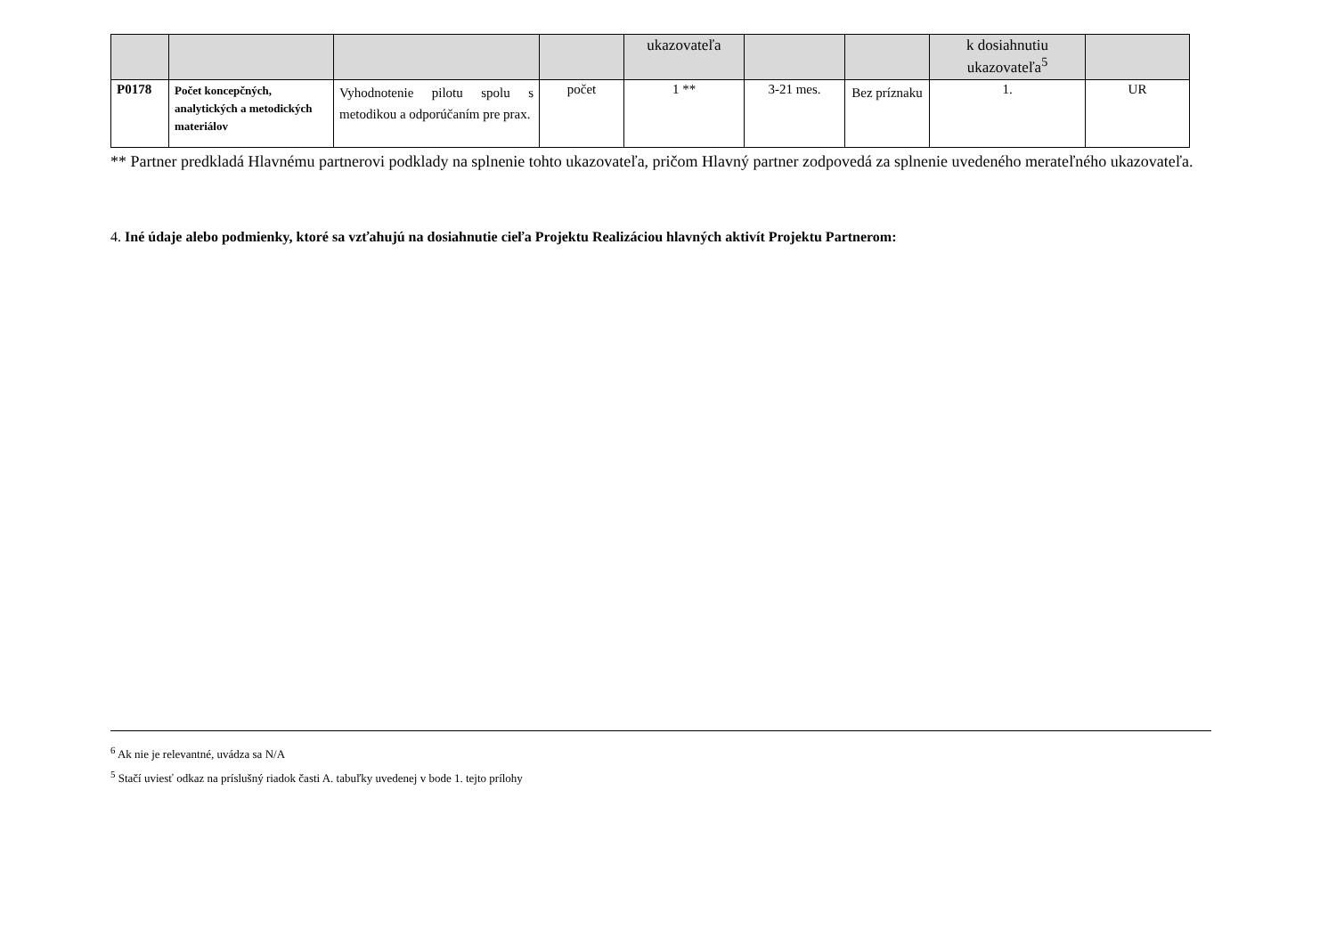| | | | | ukazovateľa | | | k dosiahnutiu ukazovateľa<sup>5</sup> | |
| --- | --- | --- | --- | --- | --- | --- | --- | --- |
| P0178 | Počet koncepčných, analytických a metodických materiálov | Vyhodnotenie pilotu spolu s metodikou a odporúčaním pre prax. | počet | 1 ** | 3-21 mes. | Bez príznaku | 1. | UR |
** Partner predkladá Hlavnému partnerovi podklady na splnenie tohto ukazovateľa, pričom Hlavný partner zodpovedá za splnenie uvedeného merateľného ukazovateľa.
4. Iné údaje alebo podmienky, ktoré sa vzťahujú na dosiahnutie cieľa Projektu Realizáciou hlavných aktivít Projektu Partnerom:
<sup>6</sup> Ak nie je relevantné, uvádza sa N/A
<sup>5</sup> Stačí uviesť odkaz na príslušný riadok časti A. tabuľky uvedenej v bode 1. tejto prílohy